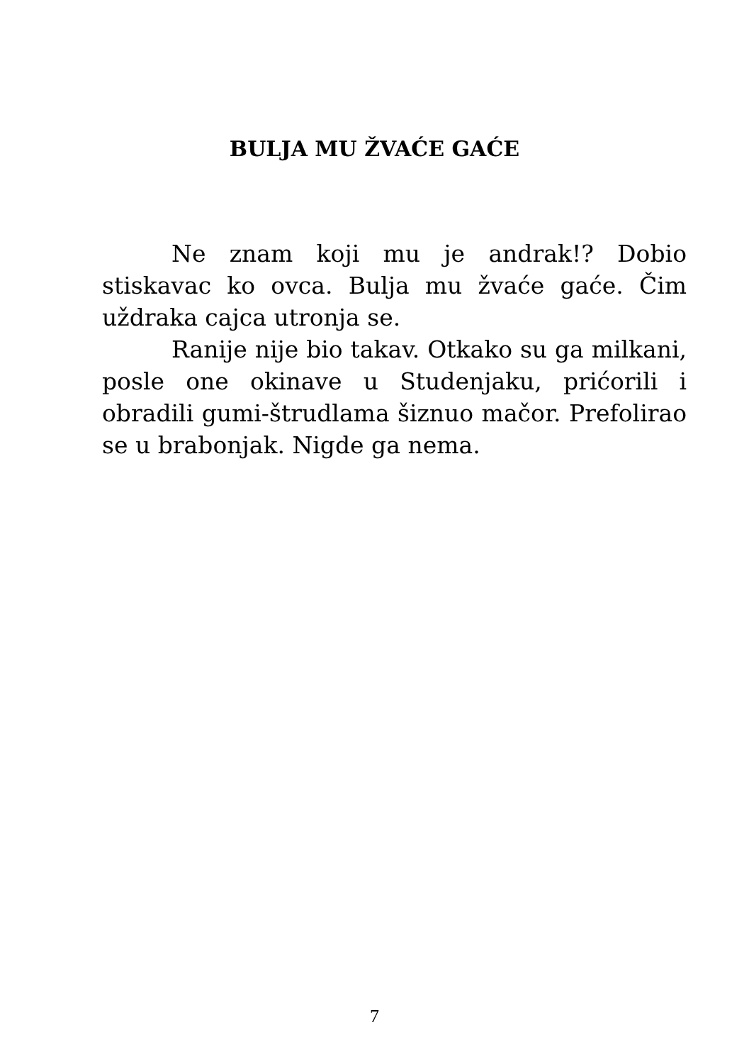BULJA MU ŽVAĆE GAĆE
Ne znam koji mu je andrak!? Dobio stiskavac ko ovca. Bulja mu žvaće gaće. Čim uždraka cajca utronja se.
Ranije nije bio takav. Otkako su ga milkani, posle one okinave u Studenjaku, prićorili i obradili gumi-štrudlama šiznuo mačor. Prefolirao se u brabonjak. Nigde ga nema.
7